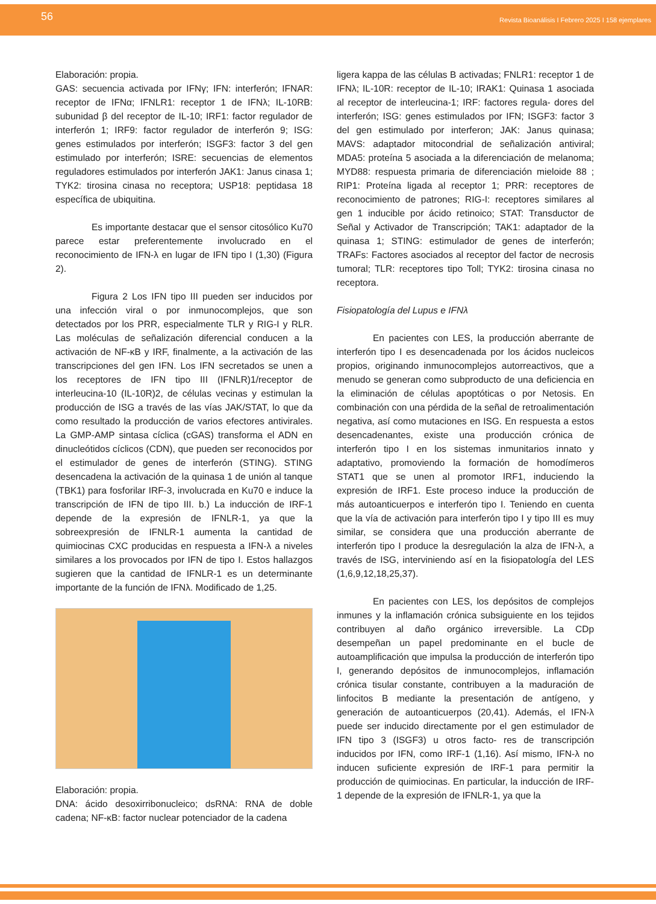56 Revista Bioanálisis I Febrero 2025 I 158 ejemplares
Elaboración: propia.
GAS: secuencia activada por IFNγ; IFN: interferón; IFNAR: receptor de IFNα; IFNLR1: receptor 1 de IFNλ; IL-10RB: subunidad β del receptor de IL-10; IRF1: factor regulador de interferón 1; IRF9: factor regulador de interferón 9; ISG: genes estimulados por interferón; ISGF3: factor 3 del gen estimulado por interferón; ISRE: secuencias de elementos reguladores estimulados por interferón JAK1: Janus cinasa 1; TYK2: tirosina cinasa no receptora; USP18: peptidasa 18 específica de ubiquitina.
Es importante destacar que el sensor citosólico Ku70 parece estar preferentemente involucrado en el reconocimiento de IFN-λ en lugar de IFN tipo I (1,30) (Figura 2).
Figura 2 Los IFN tipo III pueden ser inducidos por una infección viral o por inmunocomplejos, que son detectados por los PRR, especialmente TLR y RIG-I y RLR. Las moléculas de señalización diferencial conducen a la activación de NF-κB y IRF, finalmente, a la activación de las transcripciones del gen IFN. Los IFN secretados se unen a los receptores de IFN tipo III (IFNLR)1/receptor de interleucina-10 (IL-10R)2, de células vecinas y estimulan la producción de ISG a través de las vías JAK/STAT, lo que da como resultado la producción de varios efectores antivirales. La GMP-AMP sintasa cíclica (cGAS) transforma el ADN en dinucleótidos cíclicos (CDN), que pueden ser reconocidos por el estimulador de genes de interferón (STING). STING desencadena la activación de la quinasa 1 de unión al tanque (TBK1) para fosforilar IRF-3, involucrada en Ku70 e induce la transcripción de IFN de tipo III. b.) La inducción de IRF-1 depende de la expresión de IFNLR-1, ya que la sobreexpresión de IFNLR-1 aumenta la cantidad de quimiocinas CXC producidas en respuesta a IFN-λ a niveles similares a los provocados por IFN de tipo I. Estos hallazgos sugieren que la cantidad de IFNLR-1 es un determinante importante de la función de IFNλ. Modificado de 1,25.
Elaboración: propia.
DNA: ácido desoxirribonucleico; dsRNA: RNA de doble cadena; NF-κB: factor nuclear potenciador de la cadena
ligera kappa de las células B activadas; FNLR1: receptor 1 de IFNλ; IL-10R: receptor de IL-10; IRAK1: Quinasa 1 asociada al receptor de interleucina-1; IRF: factores regula- dores del interferón; ISG: genes estimulados por IFN; ISGF3: factor 3 del gen estimulado por interferon; JAK: Janus quinasa; MAVS: adaptador mitocondrial de señalización antiviral; MDA5: proteína 5 asociada a la diferenciación de melanoma; MYD88: respuesta primaria de diferenciación mieloide 88 ; RIP1: Proteína ligada al receptor 1; PRR: receptores de reconocimiento de patrones; RIG-I: receptores similares al gen 1 inducible por ácido retinoico; STAT: Transductor de Señal y Activador de Transcripción; TAK1: adaptador de la quinasa 1; STING: estimulador de genes de interferón; TRAFs: Factores asociados al receptor del factor de necrosis tumoral; TLR: receptores tipo Toll; TYK2: tirosina cinasa no receptora.
Fisiopatología del Lupus e IFNλ
En pacientes con LES, la producción aberrante de interferón tipo I es desencadenada por los ácidos nucleicos propios, originando inmunocomplejos autorreactivos, que a menudo se generan como subproducto de una deficiencia en la eliminación de células apoptóticas o por Netosis. En combinación con una pérdida de la señal de retroalimentación negativa, así como mutaciones en ISG. En respuesta a estos desencadenantes, existe una producción crónica de interferón tipo I en los sistemas inmunitarios innato y adaptativo, promoviendo la formación de homodímeros STAT1 que se unen al promotor IRF1, induciendo la expresión de IRF1. Este proceso induce la producción de más autoanticuerpos e interferón tipo I. Teniendo en cuenta que la vía de activación para interferón tipo I y tipo III es muy similar, se considera que una producción aberrante de interferón tipo I produce la desregulación la alza de IFN-λ, a través de ISG, interviniendo así en la fisiopatología del LES (1,6,9,12,18,25,37).
En pacientes con LES, los depósitos de complejos inmunes y la inflamación crónica subsiguiente en los tejidos contribuyen al daño orgánico irreversible. La CDp desempeñan un papel predominante en el bucle de autoamplificación que impulsa la producción de interferón tipo I, generando depósitos de inmunocomplejos, inflamación crónica tisular constante, contribuyen a la maduración de linfocitos B mediante la presentación de antígeno, y generación de autoanticuerpos (20,41). Además, el IFN-λ puede ser inducido directamente por el gen estimulador de IFN tipo 3 (ISGF3) u otros facto- res de transcripción inducidos por IFN, como IRF-1 (1,16). Así mismo, IFN-λ no inducen suficiente expresión de IRF-1 para permitir la producción de quimiocinas. En particular, la inducción de IRF-1 depende de la expresión de IFNLR-1, ya que la